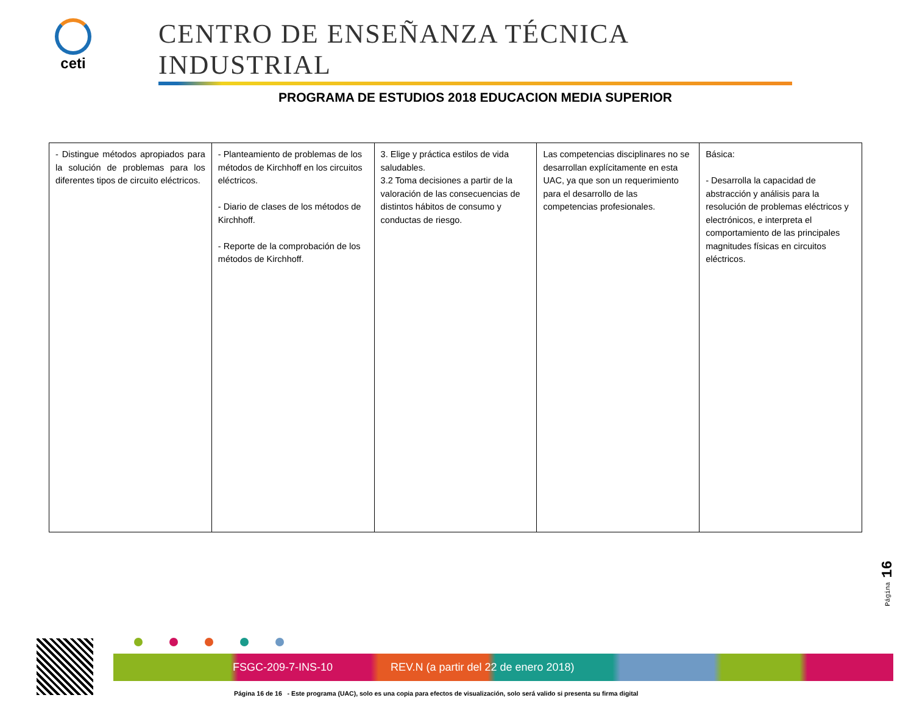ceti
CENTRO DE ENSEÑANZA TÉCNICA INDUSTRIAL
PROGRAMA DE ESTUDIOS 2018 EDUCACION MEDIA SUPERIOR
| - Distingue métodos apropiados para la solución de problemas para los diferentes tipos de circuito eléctricos. | - Planteamiento de problemas de los métodos de Kirchhoff en los circuitos eléctricos. - Diario de clases de los métodos de Kirchhoff. - Reporte de la comprobación de los métodos de Kirchhoff. | 3. Elige y práctica estilos de vida saludables. 3.2 Toma decisiones a partir de la valoración de las consecuencias de distintos hábitos de consumo y conductas de riesgo. | Las competencias disciplinares no se desarrollan explícitamente en esta UAC, ya que son un requerimiento para el desarrollo de las competencias profesionales. | Básica: - Desarrolla la capacidad de abstracción y análisis para la resolución de problemas eléctricos y electrónicos, e interpreta el comportamiento de las principales magnitudes físicas en circuitos eléctricos. |
Página 16
FSGC-209-7-INS-10 REV.N (a partir del 22 de enero 2018)
Página 16 de 16 - Este programa (UAC), solo es una copia para efectos de visualización, solo será valido si presenta su firma digital